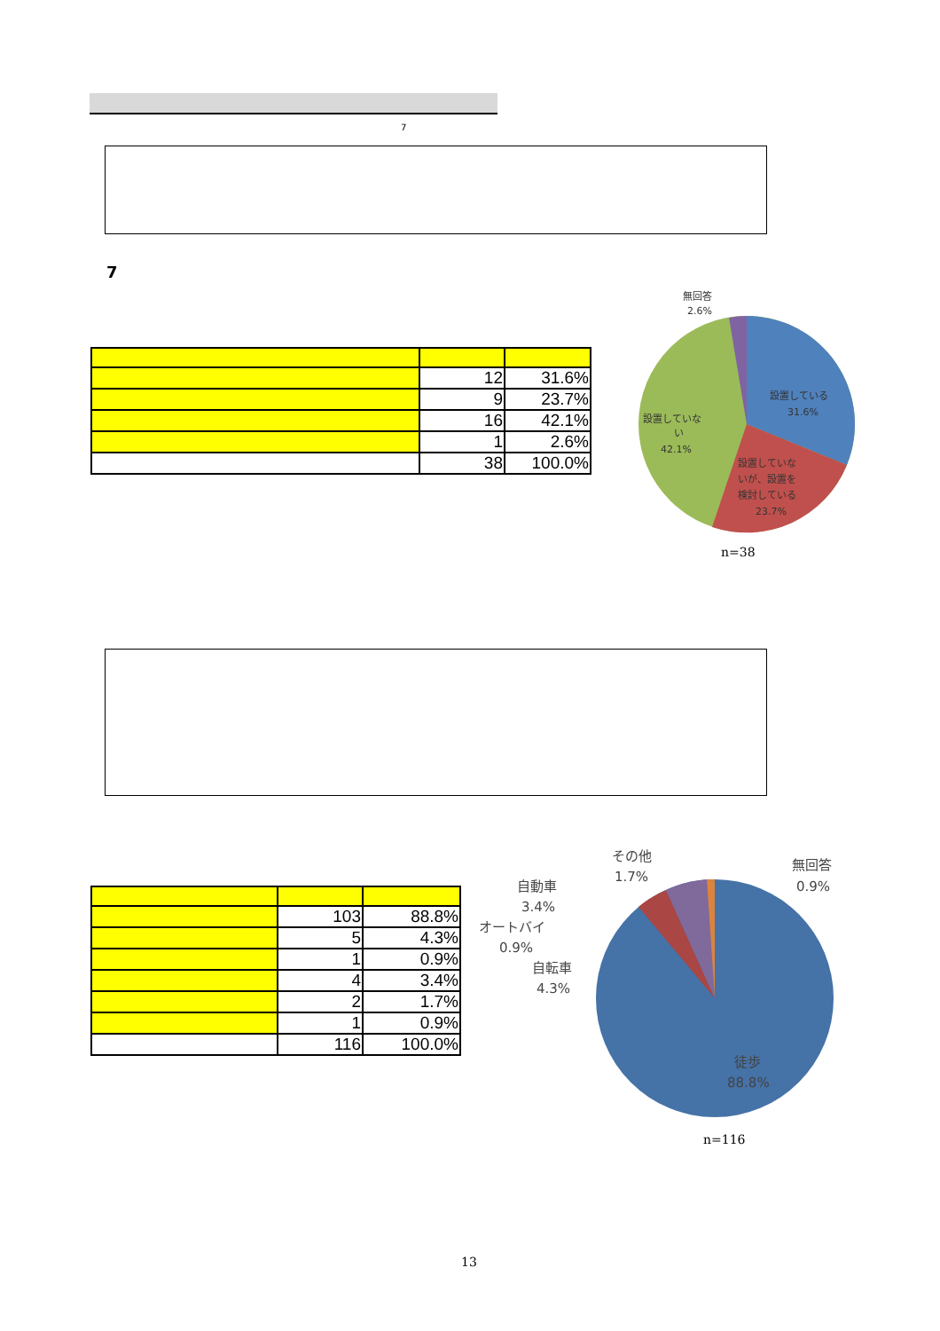7
7
| | 12 | 31.6% |
| | 9 | 23.7% |
| | 16 | 42.1% |
| | 1 | 2.6% |
| | 38 | 100.0% |
無回答
2.6%
設置している
31.6%
設置していな
い
42.1%
設置していな
いが、設置を
検討している
23.7%
n=38
| | 103 | 88.8% |
| | 5 | 4.3% |
| | 1 | 0.9% |
| | 4 | 3.4% |
| | 2 | 1.7% |
| | 1 | 0.9% |
| | 116 | 100.0% |
その他
1.7%
無回答
0.9%
自動車
3.4%
オートバイ
0.9%
自転車
4.3%
徒歩
88.8%
n=116
13